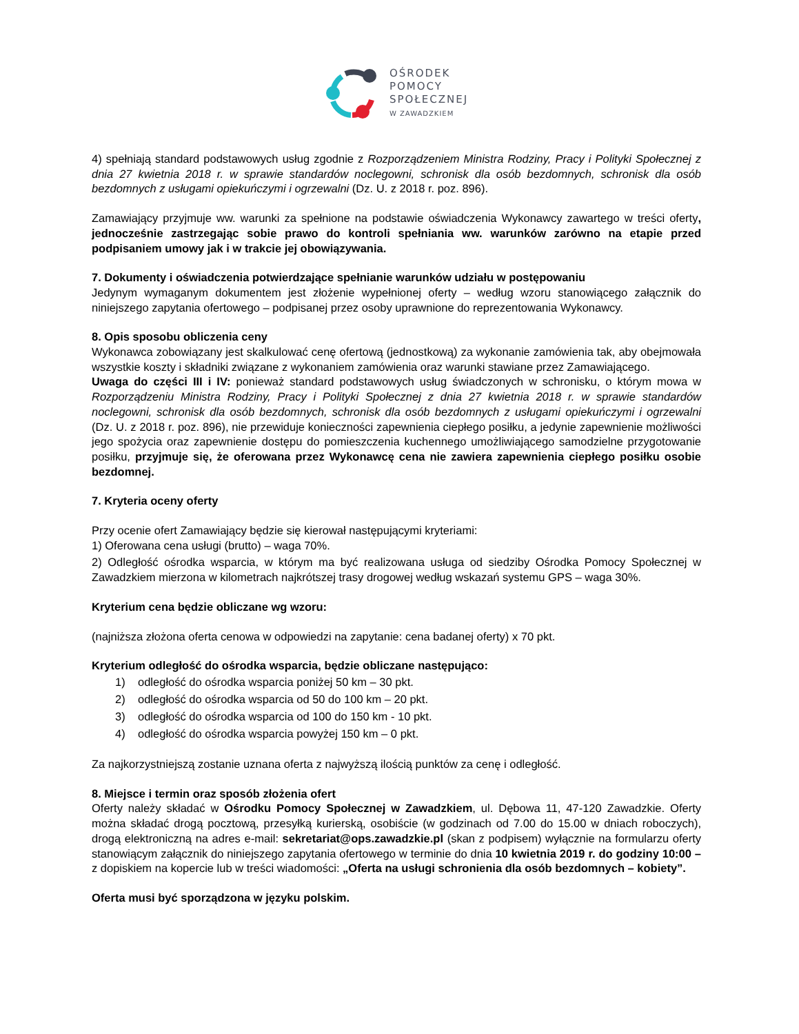OŚRODEK
POMOCY
SPOŁECZNEJ
W ZAWADZKIEM
4) spełniają standard podstawowych usług zgodnie z Rozporządzeniem Ministra Rodziny, Pracy i Polityki Społecznej z dnia 27 kwietnia 2018 r. w sprawie standardów noclegowni, schronisk dla osób bezdomnych, schronisk dla osób bezdomnych z usługami opiekuńczymi i ogrzewalni (Dz. U. z 2018 r. poz. 896).
Zamawiający przyjmuje ww. warunki za spełnione na podstawie oświadczenia Wykonawcy zawartego w treści oferty, jednocześnie zastrzegając sobie prawo do kontroli spełniania ww. warunków zarówno na etapie przed podpisaniem umowy jak i w trakcie jej obowiązywania.
7. Dokumenty i oświadczenia potwierdzające spełnianie warunków udziału w postępowaniu
Jedynym wymaganym dokumentem jest złożenie wypełnionej oferty – według wzoru stanowiącego załącznik do niniejszego zapytania ofertowego – podpisanej przez osoby uprawnione do reprezentowania Wykonawcy.
8. Opis sposobu obliczenia ceny
Wykonawca zobowiązany jest skalkulować cenę ofertową (jednostkową) za wykonanie zamówienia tak, aby obejmowała wszystkie koszty i składniki związane z wykonaniem zamówienia oraz warunki stawiane przez Zamawiającego.
Uwaga do części III i IV: ponieważ standard podstawowych usług świadczonych w schronisku, o którym mowa w Rozporządzeniu Ministra Rodziny, Pracy i Polityki Społecznej z dnia 27 kwietnia 2018 r. w sprawie standardów noclegowni, schronisk dla osób bezdomnych, schronisk dla osób bezdomnych z usługami opiekuńczymi i ogrzewalni (Dz. U. z 2018 r. poz. 896), nie przewiduje konieczności zapewnienia ciepłego posiłku, a jedynie zapewnienie możliwości jego spożycia oraz zapewnienie dostępu do pomieszczenia kuchennego umożliwiającego samodzielne przygotowanie posiłku, przyjmuje się, że oferowana przez Wykonawcę cena nie zawiera zapewnienia ciepłego posiłku osobie bezdomnej.
7. Kryteria oceny oferty
Przy ocenie ofert Zamawiający będzie się kierował następującymi kryteriami:
1) Oferowana cena usługi (brutto) – waga 70%.
2) Odległość ośrodka wsparcia, w którym ma być realizowana usługa od siedziby Ośrodka Pomocy Społecznej w Zawadzkiem mierzona w kilometrach najkrótszej trasy drogowej według wskazań systemu GPS – waga 30%.
Kryterium cena będzie obliczane wg wzoru:
(najniższa złożona oferta cenowa w odpowiedzi na zapytanie: cena badanej oferty) x 70 pkt.
Kryterium odległość do ośrodka wsparcia, będzie obliczane następująco:
1) odległość do ośrodka wsparcia poniżej 50 km – 30 pkt.
2) odległość do ośrodka wsparcia od 50 do 100 km – 20 pkt.
3) odległość do ośrodka wsparcia od 100 do 150 km - 10 pkt.
4) odległość do ośrodka wsparcia powyżej 150 km – 0 pkt.
Za najkorzystniejszą zostanie uznana oferta z najwyższą ilością punktów za cenę i odległość.
8. Miejsce i termin oraz sposób złożenia ofert
Oferty należy składać w Ośrodku Pomocy Społecznej w Zawadzkiem, ul. Dębowa 11, 47-120 Zawadzkie. Oferty można składać drogą pocztową, przesyłką kurierską, osobiście (w godzinach od 7.00 do 15.00 w dniach roboczych), drogą elektroniczną na adres e-mail: sekretariat@ops.zawadzkie.pl (skan z podpisem) wyłącznie na formularzu oferty stanowiącym załącznik do niniejszego zapytania ofertowego w terminie do dnia 10 kwietnia 2019 r. do godziny 10:00 – z dopiskiem na kopercie lub w treści wiadomości: „Oferta na usługi schronienia dla osób bezdomnych – kobiety”.
Oferta musi być sporządzona w języku polskim.